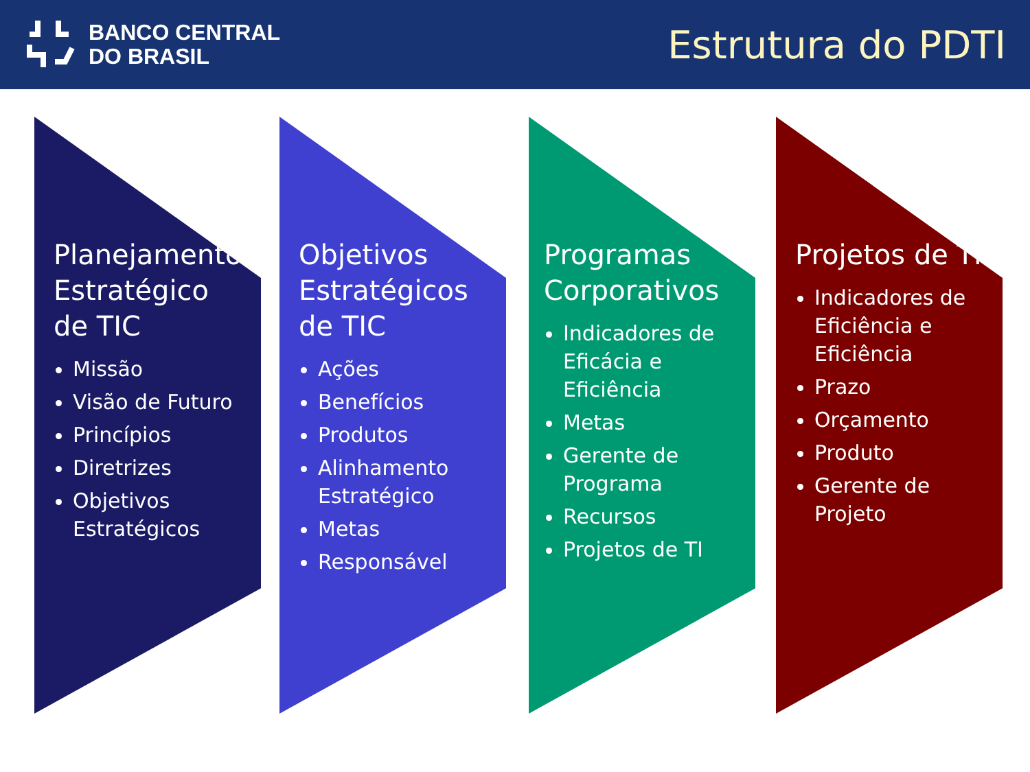BANCO CENTRAL
DO BRASIL
Estrutura do PDTI
Planejamento Estratégico de TIC
Missão
Visão de Futuro
Princípios
Diretrizes
Objetivos Estratégicos
Objetivos Estratégicos de TIC
Ações
Benefícios
Produtos
Alinhamento Estratégico
Metas
Responsável
Programas Corporativos
Indicadores de Eficácia e Eficiência
Metas
Gerente de Programa
Recursos
Projetos de TI
Projetos de TI
Indicadores de Eficiência e Eficiência
Prazo
Orçamento
Produto
Gerente de Projeto